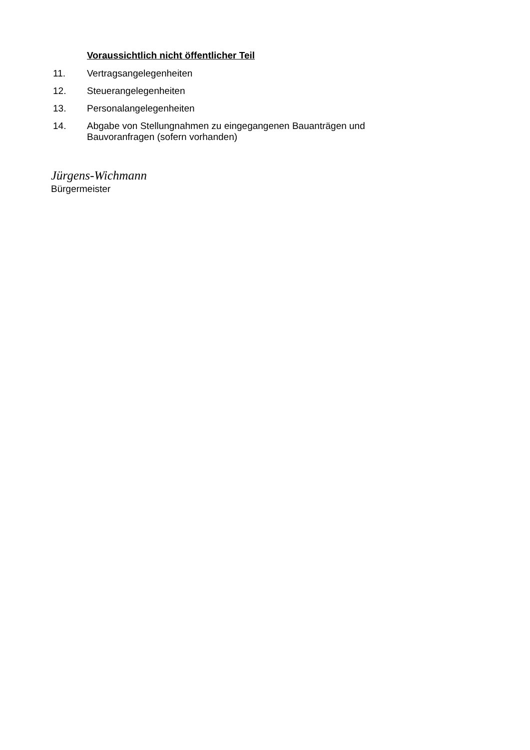Voraussichtlich nicht öffentlicher Teil
11. Vertragsangelegenheiten
12. Steuerangelegenheiten
13. Personalangelegenheiten
14. Abgabe von Stellungnahmen zu eingegangenen Bauanträgen und Bauvoranfragen (sofern vorhanden)
Jürgens-Wichmann
Bürgermeister